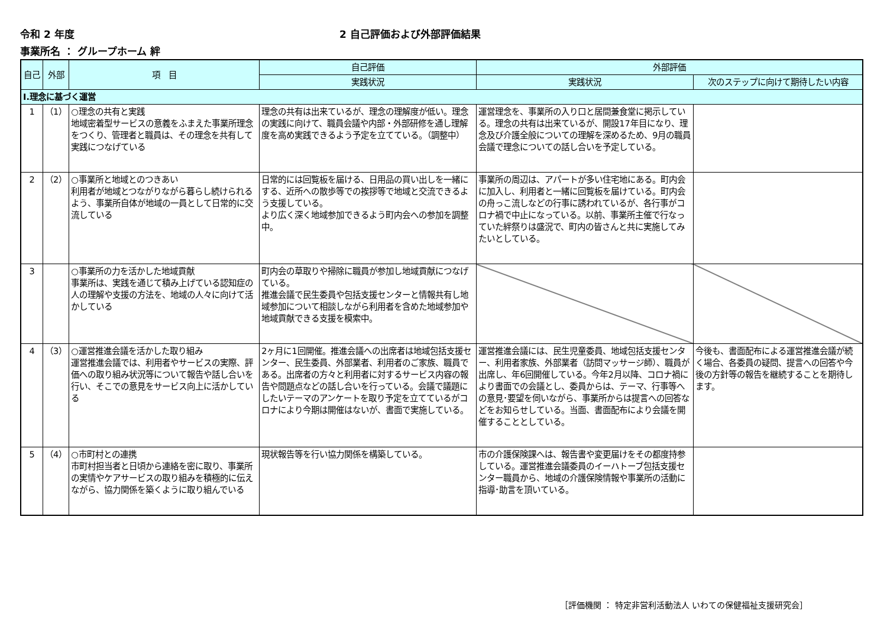令和 2 年度 2 自己評価および外部評価結果
事業所名 ： グループホーム 絆
| 自己 | 外部 | 項 目 | 自己評価 | 外部評価 | |
| --- | --- | --- | --- | --- | --- |
| | | | 実践状況 | 実践状況 | 次のステップに向けて期待したい内容 |
| Ⅰ.理念に基づく運営 | | | | | |
| 1 | （1） | ○理念の共有と実践 地域密着型サービスの意義をふまえた事業所理念をつくり、管理者と職員は、その理念を共有して実践につなげている | 理念の共有は出来ているが、理念の理解度が低い。理念の実践に向けて、職員会議や内部・外部研修を通し理解度を高め実践できるよう予定を立てている。（調整中） | 運営理念を、事業所の入り口と居間兼食堂に掲示している。理念の共有は出来ているが、開設17年目になり、理念及び介護全般についての理解を深めるため、9月の職員会議で理念についての話し合いを予定している。 | |
| 2 | （2） | ○事業所と地域とのつきあい 利用者が地域とつながりながら暮らし続けられるよう、事業所自体が地域の一員として日常的に交流している | 日常的には回覧板を届ける、日用品の買い出しを一緒にする、近所への散歩等での挨拶等で地域と交流できるよう支援している。 より広く深く地域参加できるよう町内会への参加を調整中。 | 事業所の周辺は、アパートが多い住宅地にある。町内会に加入し、利用者と一緒に回覧板を届けている。町内会の舟っこ流しなどの行事に誘われているが、各行事がコロナ禍で中止になっている。以前、事業所主催で行なっていた絆祭りは盛況で、町内の皆さんと共に実施してみたいとしている。 | |
| 3 | | ○事業所の力を活かした地域貢献 事業所は、実践を通じて積み上げている認知症の人の理解や支援の方法を、地域の人々に向けて活かしている | 町内会の草取りや掃除に職員が参加し地域貢献につなげている。 推進会議で民生委員や包括支援センターと情報共有し地域参加について相談しながら利用者を含めた地域参加や地域貢献できる支援を模索中。 | | |
| 4 | （3） | ○運営推進会議を活かした取り組み 運営推進会議では、利用者やサービスの実際、評価への取り組み状況等について報告や話し合いを行い、そこでの意見をサービス向上に活かしている | 2ヶ月に1回開催。推進会議への出席者は地域包括支援センター、民生委員、外部業者、利用者のご家族、職員である。出席者の方々と利用者に対するサービス内容の報告や問題点などの話し合いを行っている。会議で議題にしたいテーマのアンケートを取り予定を立てているがコロナにより今期は開催はないが、書面で実施している。 | 運営推進会議には、民生児童委員、地域包括支援センター、利用者家族、外部業者（訪問マッサージ師）、職員が出席し、年6回開催している。今年2月以降、コロナ禍により書面での会議とし、委員からは、テーマ、行事等への意見･要望を伺いながら、事業所からは提言への回答などをお知らせしている。当面、書面配布により会議を開催することとしている。 | 今後も、書面配布による運営推進会議が続く場合、各委員の疑問、提言への回答や今後の方針等の報告を継続することを期待します。 |
| 5 | （4） | ○市町村との連携 市町村担当者と日頃から連絡を密に取り、事業所の実情やケアサービスの取り組みを積極的に伝えながら、協力関係を築くように取り組んでいる | 現状報告等を行い協力関係を構築している。 | 市の介護保険課へは、報告書や変更届けをその都度持参している。運営推進会議委員のイーハトーブ包括支援センター職員から、地域の介護保険情報や事業所の活動に指導･助言を頂いている。 | |
［評価機関 ： 特定非営利活動法人 いわての保健福祉支援研究会］